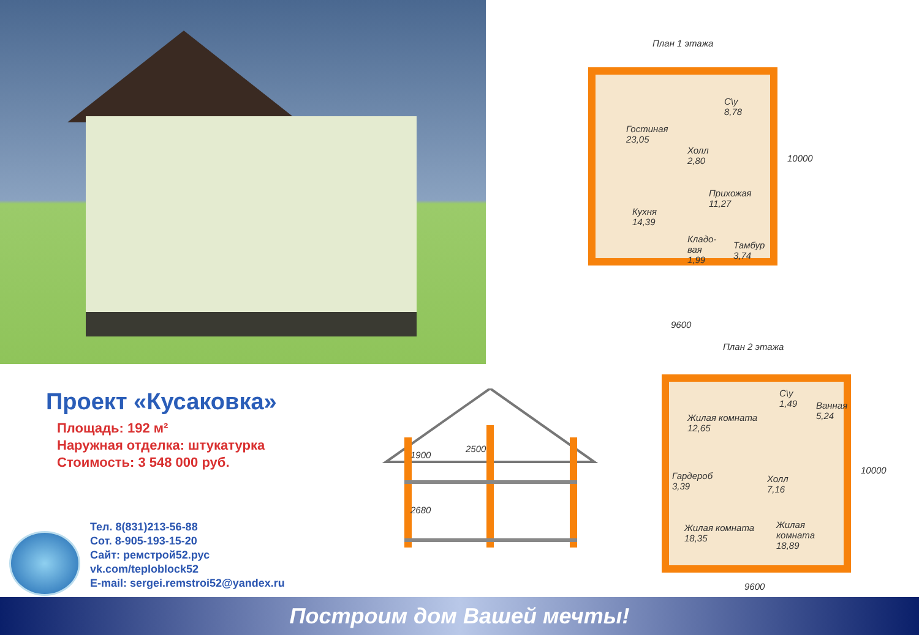План 1 этажа
Гостиная
23,05
С\у
8,78
Холл
2,80
Прихожая
11,27
Кухня
14,39
Кладо-
вая
1,99
Тамбур
3,74
10000
9600
План 2 этажа
Жилая комната
12,65
С\у
1,49
Ванная
5,24
Гардероб
3,39
Холл
7,16
Жилая комната
18,35
Жилая комната
18,89
10000
9600
1900
2500
2680
Проект «Кусаковка»
Площадь: 192 м²
Наружная отделка: штукатурка
Стоимость: 3 548 000 руб.
Тел. 8(831)213-56-88
Сот. 8-905-193-15-20
Сайт: ремстрой52.рус
vk.com/teploblock52
E-mail: sergei.remstroi52@yandex.ru
Построим дом Вашей мечты!